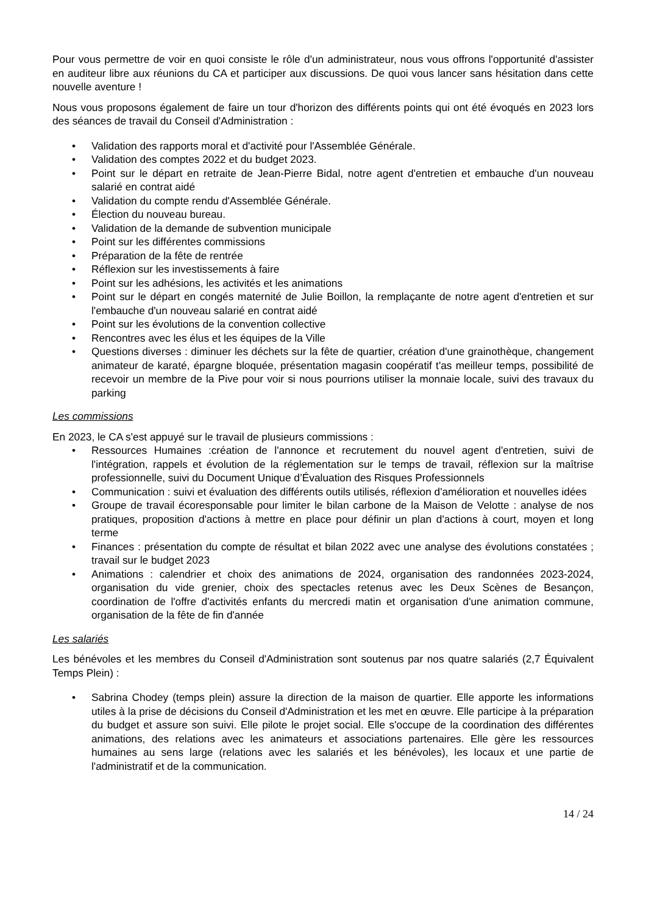Pour vous permettre de voir en quoi consiste le rôle d'un administrateur, nous vous offrons l'opportunité d'assister en auditeur libre aux réunions du CA et participer aux discussions. De quoi vous lancer sans hésitation dans cette nouvelle aventure !
Nous vous proposons également de faire un tour d'horizon des différents points qui ont été évoqués en 2023 lors des séances de travail du Conseil d'Administration :
• Validation des rapports moral et d'activité pour l'Assemblée Générale.
• Validation des comptes 2022 et du budget 2023.
• Point sur le départ en retraite de Jean-Pierre Bidal, notre agent d'entretien et embauche d'un nouveau salarié en contrat aidé
• Validation du compte rendu d'Assemblée Générale.
• Élection du nouveau bureau.
• Validation de la demande de subvention municipale
• Point sur les différentes commissions
• Préparation de la fête de rentrée
• Réflexion sur les investissements à faire
• Point sur les adhésions, les activités et les animations
• Point sur le départ en congés maternité de Julie Boillon, la remplaçante de notre agent d'entretien et sur l'embauche d'un nouveau salarié en contrat aidé
• Point sur les évolutions de la convention collective
• Rencontres avec les élus et les équipes de la Ville
• Questions diverses : diminuer les déchets sur la fête de quartier, création d'une grainothèque, changement animateur de karaté, épargne bloquée, présentation magasin coopératif t'as meilleur temps, possibilité de recevoir un membre de la Pive pour voir si nous pourrions utiliser la monnaie locale, suivi des travaux du parking
Les commissions
En 2023, le CA s'est appuyé sur le travail de plusieurs commissions :
• Ressources Humaines :création de l'annonce et recrutement du nouvel agent d'entretien, suivi de l'intégration, rappels et évolution de la réglementation sur le temps de travail, réflexion sur la maîtrise professionnelle, suivi du Document Unique d’Évaluation des Risques Professionnels
• Communication : suivi et évaluation des différents outils utilisés, réflexion d'amélioration et nouvelles idées
• Groupe de travail écoresponsable pour limiter le bilan carbone de la Maison de Velotte : analyse de nos pratiques, proposition d'actions à mettre en place pour définir un plan d'actions à court, moyen et long terme
• Finances : présentation du compte de résultat et bilan 2022 avec une analyse des évolutions constatées ; travail sur le budget 2023
• Animations : calendrier et choix des animations de 2024, organisation des randonnées 2023-2024, organisation du vide grenier, choix des spectacles retenus avec les Deux Scènes de Besançon, coordination de l'offre d'activités enfants du mercredi matin et organisation d'une animation commune, organisation de la fête de fin d'année
Les salariés
Les bénévoles et les membres du Conseil d'Administration sont soutenus par nos quatre salariés (2,7 Équivalent Temps Plein) :
• Sabrina Chodey (temps plein) assure la direction de la maison de quartier. Elle apporte les informations utiles à la prise de décisions du Conseil d'Administration et les met en œuvre. Elle participe à la préparation du budget et assure son suivi. Elle pilote le projet social. Elle s'occupe de la coordination des différentes animations, des relations avec les animateurs et associations partenaires. Elle gère les ressources humaines au sens large (relations avec les salariés et les bénévoles), les locaux et une partie de l'administratif et de la communication.
14 / 24